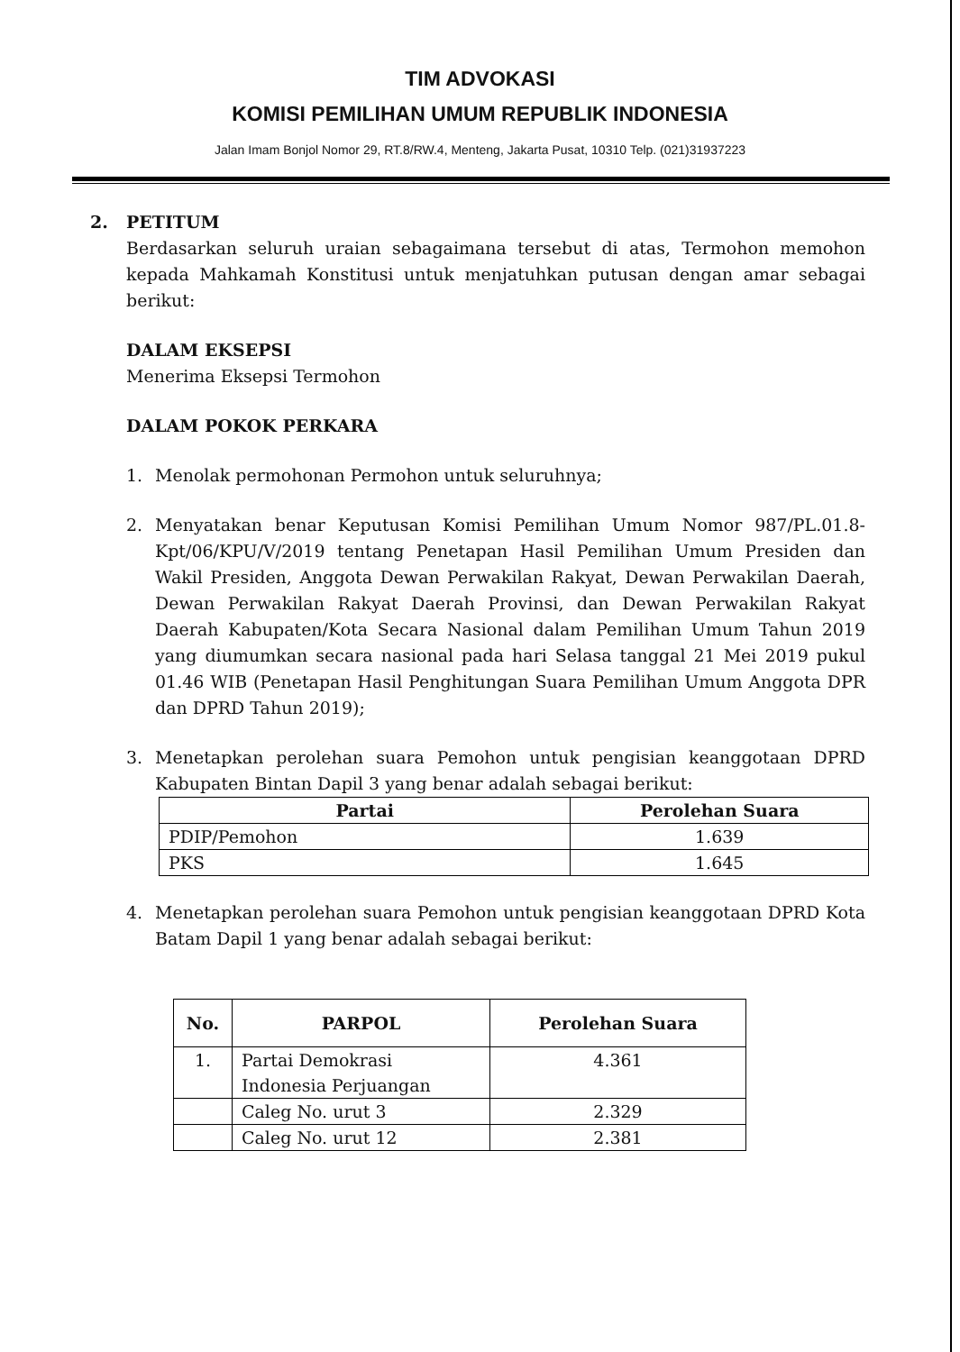TIM ADVOKASI
KOMISI PEMILIHAN UMUM REPUBLIK INDONESIA
Jalan Imam Bonjol Nomor 29, RT.8/RW.4, Menteng, Jakarta Pusat, 10310 Telp. (021)31937223
2. PETITUM
Berdasarkan seluruh uraian sebagaimana tersebut di atas, Termohon memohon kepada Mahkamah Konstitusi untuk menjatuhkan putusan dengan amar sebagai berikut:
DALAM EKSEPSI
Menerima Eksepsi Termohon
DALAM POKOK PERKARA
1. Menolak permohonan Permohon untuk seluruhnya;
2. Menyatakan benar Keputusan Komisi Pemilihan Umum Nomor 987/PL.01.8-Kpt/06/KPU/V/2019 tentang Penetapan Hasil Pemilihan Umum Presiden dan Wakil Presiden, Anggota Dewan Perwakilan Rakyat, Dewan Perwakilan Daerah, Dewan Perwakilan Rakyat Daerah Provinsi, dan Dewan Perwakilan Rakyat Daerah Kabupaten/Kota Secara Nasional dalam Pemilihan Umum Tahun 2019 yang diumumkan secara nasional pada hari Selasa tanggal 21 Mei 2019 pukul 01.46 WIB (Penetapan Hasil Penghitungan Suara Pemilihan Umum Anggota DPR dan DPRD Tahun 2019);
3. Menetapkan perolehan suara Pemohon untuk pengisian keanggotaan DPRD Kabupaten Bintan Dapil 3 yang benar adalah sebagai berikut:
| Partai | Perolehan Suara |
| --- | --- |
| PDIP/Pemohon | 1.639 |
| PKS | 1.645 |
4. Menetapkan perolehan suara Pemohon untuk pengisian keanggotaan DPRD Kota Batam Dapil 1 yang benar adalah sebagai berikut:
| No. | PARPOL | Perolehan Suara |
| --- | --- | --- |
| | | 4.361 |
| 1. | Partai Demokrasi Indonesia Perjuangan | |
| | Caleg No. urut 3 | 2.329 |
| | Caleg No. urut 12 | 2.381 |